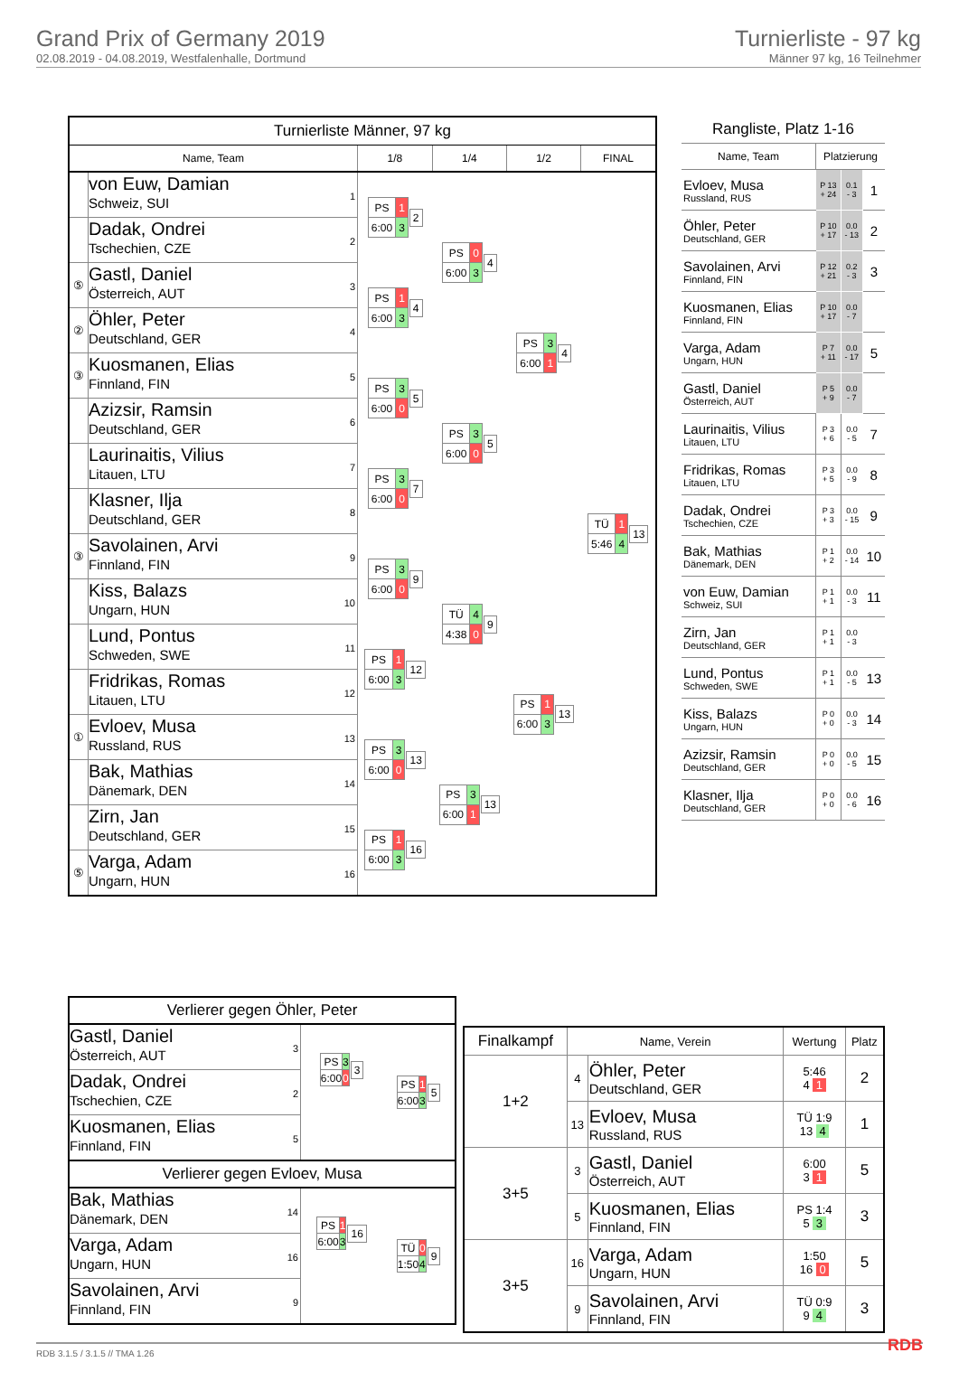Grand Prix of Germany 2019
02.08.2019 - 04.08.2019, Westfalenhalle, Dortmund
Turnierliste - 97 kg
Männer 97 kg, 16 Teilnehmer
| Turnierliste Männer, 97 kg | | | | | |
| Name, Team | | 1/8 | 1/4 | 1/2 | FINAL |
| | von Euw, Damian Schweiz, SUI 1 | / PS / 1 / / 6:00 / 3 / 2 | / PS / 0 / / 6:00 / 3 / 4 | / PS / 3 / / 6:00 / 1 / 4 | / TÜ / 1 / / 5:46 / 4 / 13 |
| | Dadak, Ondrei Tschechien, CZE 2 | | | | |
| ⑤ | Gastl, Daniel Österreich, AUT 3 | / PS / 1 / / 6:00 / 3 / 4 | | | |
| ② | Öhler, Peter Deutschland, GER 4 | | | | |
| ③ | Kuosmanen, Elias Finnland, FIN 5 | / PS / 3 / / 6:00 / 0 / 5 | / PS / 3 / / 6:00 / 0 / 5 | | |
| | Azizsir, Ramsin Deutschland, GER 6 | | | | |
| | Laurinaitis, Vilius Litauen, LTU 7 | / PS / 3 / / 6:00 / 0 / 7 | | | |
| | Klasner, Ilja Deutschland, GER 8 | | | | |
| ③ | Savolainen, Arvi Finnland, FIN 9 | / PS / 3 / / 6:00 / 0 / 9 | / TÜ / 4 / / 4:38 / 0 / 9 | / PS / 1 / / 6:00 / 3 / 13 | |
| | Kiss, Balazs Ungarn, HUN 10 | | | | |
| | Lund, Pontus Schweden, SWE 11 | / PS / 1 / / 6:00 / 3 / 12 | | | |
| | Fridrikas, Romas Litauen, LTU 12 | | | | |
| ① | Evloev, Musa Russland, RUS 13 | / PS / 3 / / 6:00 / 0 / 13 | / PS / 3 / / 6:00 / 1 / 13 | | |
| | Bak, Mathias Dänemark, DEN 14 | | | | |
| | Zirn, Jan Deutschland, GER 15 | / PS / 1 / / 6:00 / 3 / 16 | | | |
| ⑤ | Varga, Adam Ungarn, HUN 16 | | | | |
| Rangliste, Platz 1-16 | | | |
| Name, Team | Platzierung | | |
| Evloev, Musa Russland, RUS | P 13 + 24 | 0.1 - 3 | 1 |
| Öhler, Peter Deutschland, GER | P 10 + 17 | 0.0 - 13 | 2 |
| Savolainen, Arvi Finnland, FIN | P 12 + 21 | 0.2 - 3 | 3 |
| Kuosmanen, Elias Finnland, FIN | P 10 + 17 | 0.0 - 7 | |
| Varga, Adam Ungarn, HUN | P 7 + 11 | 0.0 - 17 | 5 |
| Gastl, Daniel Österreich, AUT | P 5 + 9 | 0.0 - 7 | |
| Laurinaitis, Vilius Litauen, LTU | P 3 + 6 | 0.0 - 5 | 7 |
| Fridrikas, Romas Litauen, LTU | P 3 + 5 | 0.0 - 9 | 8 |
| Dadak, Ondrei Tschechien, CZE | P 3 + 3 | 0.0 - 15 | 9 |
| Bak, Mathias Dänemark, DEN | P 1 + 2 | 0.0 - 14 | 10 |
| von Euw, Damian Schweiz, SUI | P 1 + 1 | 0.0 - 3 | 11 |
| Zirn, Jan Deutschland, GER | P 1 + 1 | 0.0 - 3 | |
| Lund, Pontus Schweden, SWE | P 1 + 1 | 0.0 - 5 | 13 |
| Kiss, Balazs Ungarn, HUN | P 0 + 0 | 0.0 - 3 | 14 |
| Azizsir, Ramsin Deutschland, GER | P 0 + 0 | 0.0 - 5 | 15 |
| Klasner, Ilja Deutschland, GER | P 0 + 0 | 0.0 - 6 | 16 |
| Verlierer gegen Öhler, Peter | | |
| Gastl, Daniel Österreich, AUT 3 | / PS / 3 / / 6:00 / 0 / 3 | / PS / 1 / / 6:00 / 3 / 5 |
| Dadak, Ondrei Tschechien, CZE 2 | | |
| Kuosmanen, Elias Finnland, FIN 5 | | |
| Verlierer gegen Evloev, Musa | | |
| Bak, Mathias Dänemark, DEN 14 | / PS / 1 / / 6:00 / 3 / 16 | / TÜ / 0 / / 1:50 / 4 / 9 |
| Varga, Adam Ungarn, HUN 16 | | |
| Savolainen, Arvi Finnland, FIN 9 | | |
| Finalkampf | Name, Verein | | Wertung | Platz |
| --- | --- | --- | --- | --- |
| 1+2 | 4 | Öhler, Peter Deutschland, GER | 5:46 4 1 | 2 |
| | 13 | Evloev, Musa Russland, RUS | TÜ 1:9 13 4 | 1 |
| 3+5 | 3 | Gastl, Daniel Österreich, AUT | 6:00 3 1 | 5 |
| | 5 | Kuosmanen, Elias Finnland, FIN | PS 1:4 5 3 | 3 |
| 3+5 | 16 | Varga, Adam Ungarn, HUN | 1:50 16 0 | 5 |
| | 9 | Savolainen, Arvi Finnland, FIN | TÜ 0:9 9 4 | 3 |
RDB 3.1.5 / 3.1.5 // TMA 1.26 RDB